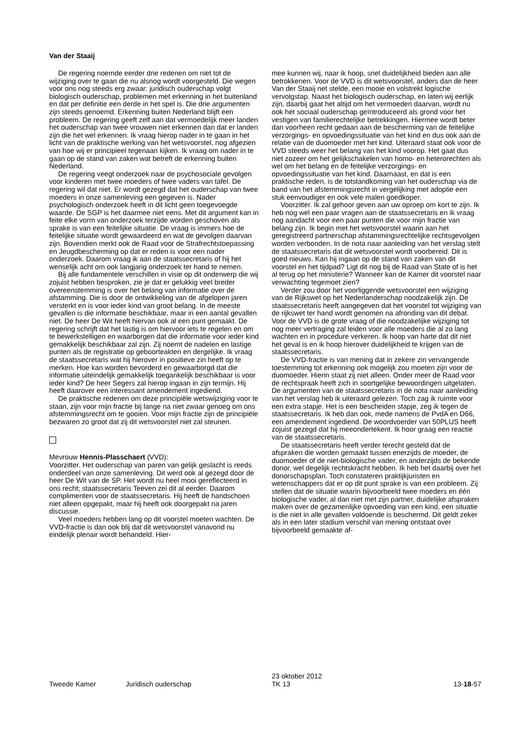Van der Staaij
De regering noemde eerder drie redenen om niet tot de wijziging over te gaan die nu alsnog wordt voorgesteld. Die wegen voor ons nog steeds erg zwaar: juridisch ouderschap volgt biologisch ouderschap, problemen met erkenning in het buitenland en dat per definitie een derde in het spel is. Die drie argumenten zijn steeds genoemd. Erkenning buiten Nederland blijft een probleem. De regering geeft zelf aan dat vermoedelijk meer landen het ouderschap van twee vrouwen niet erkennen dan dat er landen zijn die het wel erkennen. Ik vraag hierop nader in te gaan in het licht van de praktische werking van het wetsvoorstel, nog afgezien van hoe wij er principieel tegenaan kijken. Ik vraag om nader in te gaan op de stand van zaken wat betreft de erkenning buiten Nederland.
De regering veegt onderzoek naar de psychosociale gevolgen voor kinderen met twee moeders of twee vaders van tafel. De regering wil dat niet. Er wordt gezegd dat het ouderschap van twee moeders in onze samenleving een gegeven is. Nader psychologisch onderzoek heeft in dit licht geen toegevoegde waarde. De SGP is het daarmee niet eens. Met dit argument kan in feite elke vorm van onderzoek terzijde worden geschoven als sprake is van een feitelijke situatie. De vraag is immers hoe de feitelijke situatie wordt gewaardeerd en wat de gevolgen daarvan zijn. Bovendien merkt ook de Raad voor de Strafrechtstoepassing en Jeugdbescherming op dat er reden is voor een nader onderzoek. Daarom vraag ik aan de staatssecretaris of hij het wenselijk acht om ook langjarig onderzoek ter hand te nemen.
Bij alle fundamentele verschillen in visie op dit onderwerp die wij zojuist hebben besproken, zie je dat er gelukkig veel breder overeenstemming is over het belang van informatie over de afstamming. Die is door de ontwikkeling van de afgelopen jaren versterkt en is voor ieder kind van groot belang. In de meeste gevallen is die informatie beschikbaar, maar in een aantal gevallen niet. De heer De Wit heeft hiervan ook al een punt gemaakt. De regering schrijft dat het lastig is om hiervoor iets te regelen en om te bewerkstelligen en waarborgen dat die informatie voor ieder kind gemakkelijk beschikbaar zal zijn. Zij noemt de nadelen en lastige punten als de registratie op geboorteakten en dergelijke. Ik vraag de staatssecretaris wat hij hierover in positieve zin heeft op te merken. Hoe kan worden bevorderd en gewaarborgd dat die informatie uiteindelijk gemakkelijk toegankelijk beschikbaar is voor ieder kind? De heer Segers zal hierop ingaan in zijn termijn. Hij heeft daarover een interessant amendement ingediend.
De praktische redenen om deze principiële wetswijziging voor te staan, zijn voor mijn fractie bij lange na niet zwaar genoeg om ons afstemmingsrecht om te gooien. Voor mijn fractie zijn de principiële bezwaren zo groot dat zij dit wetsvoorstel niet zal steunen.
Mevrouw Hennis-Plasschaert (VVD):
Voorzitter. Het ouderschap van paren van gelijk geslacht is reeds onderdeel van onze samenleving. Dit werd ook al gezegd door de heer De Wit van de SP. Het wordt nu heel mooi gereflecteerd in ons recht; staatssecretaris Teeven zei dit al eerder. Daarom complimenten voor de staatssecretaris. Hij heeft de handschoen niet alleen opgepakt, maar hij heeft ook doorgepakt na jaren discussie.
Veel moeders hebben lang op dit voorstel moeten wachten. De VVD-fractie is dan ook blij dat dit wetsvoorstel vanavond nu eindelijk plenair wordt behandeld. Hier-
mee kunnen wij, naar ik hoop, snel duidelijkheid bieden aan alle betrokkenen. Voor de VVD is dit wetsvoorstel, anders dan de heer Van der Staaij net stelde, een mooie en volstrekt logische vervolgstap. Naast het biologisch ouderschap, en laten wij eerlijk zijn, daarbij gaat het altijd om het vermoeden daarvan, wordt nu ook het sociaal ouderschap geïntroduceerd als grond voor het vestigen van familierechtelijke betrekkingen. Hiermee wordt beter dan voorheen recht gedaan aan de bescherming van de feitelijke verzorgings- en opvoedingssituatie van het kind en dus ook aan de relatie van de duomoeder met het kind. Uiteraard staat ook voor de VVD steeds weer het belang van het kind voorop. Het gaat dus niet zozeer om het gelijkschakelen van homo- en heterorechten als wel om het belang en de feitelijke verzorgings- en opvoedingssituatie van het kind. Daarnaast, en dat is een praktische reden, is de totstandkoming van het ouderschap via de band van het afstemmingsrecht in vergelijking met adoptie een stuk eenvoudiger en ook vele malen goedkoper.
Voorzitter. Ik zal gehoor geven aan uw oproep om kort te zijn. Ik heb nog wel een paar vragen aan de staatssecretaris en ik vraag nog aandacht voor een paar punten die voor mijn fractie van belang zijn. Ik begin met het wetsvoorstel waarin aan het geregistreerd partnerschap afstammingsrechtelijke rechtsgevolgen worden verbonden. In de nota naar aanleiding van het verslag stelt de staatssecretaris dat dit wetsvoorstel wordt voorbereid. Dit is goed nieuws. Kan hij ingaan op de stand van zaken van dit voorstel en het tijdpad? Ligt dit nog bij de Raad van State of is het al terug op het ministerie? Wanneer kan de Kamer dit voorstel naar verwachting tegemoet zien?
Verder zou door het voorliggende wetsvoorstel een wijziging van de Rijkswet op het Nederlanderschap noodzakelijk zijn. De staatssecretaris heeft aangegeven dat het voorstel tot wijziging van de rijkswet ter hand wordt genomen na afronding van dit debat. Voor de VVD is de grote vraag of die noodzakelijke wijziging tot nog meer vertraging zal leiden voor alle moeders die al zo lang wachten en in procedure verkeren. Ik hoop van harte dat dit niet het geval is en ik hoop hierover duidelijkheid te krijgen van de staatssecretaris.
De VVD-fractie is van mening dat in zekere zin vervangende toestemming tot erkenning ook mogelijk zou moeten zijn voor de duomoeder. Hierin staat zij niet alleen. Onder meer de Raad voor de rechtspraak heeft zich in soortgelijke bewoordingen uitgelaten. De argumenten van de staatssecretaris in de nota naar aanleiding van het verslag heb ik uiteraard gelezen. Toch zag ik ruimte voor een extra stapje. Het is een bescheiden stapje, zeg ik tegen de staatssecretaris. Ik heb dan ook, mede namens de PvdA en D66, een amendement ingediend. De woordvoerder van 50PLUS heeft zojuist gezegd dat hij meeondertekent. Ik hoor graag een reactie van de staatssecretaris.
De staatssecretaris heeft verder terecht gesteld dat de afspraken die worden gemaakt tussen enerzijds de moeder, de duomoeder of de niet-biologische vader, en anderzijds de bekende donor, wel degelijk rechtskracht hebben. Ik heb het daarbij over het donorschapsplan. Toch constateren praktijkjuristen en wetenschappers dat er op dit punt sprake is van een probleem. Zij stellen dat de situatie waarin bijvoorbeeld twee moeders en één biologische vader, al dan niet met zijn partner, duidelijke afspraken maken over de gezamenlijke opvoeding van een kind, een situatie is die niet in alle gevallen voldoende is beschermd. Dit geldt zeker als in een later stadium verschil van mening ontstaat over bijvoorbeeld gemaakte af-
Tweede Kamer
Juridisch ouderschap
23 oktober 2012
TK 13
13-18-57